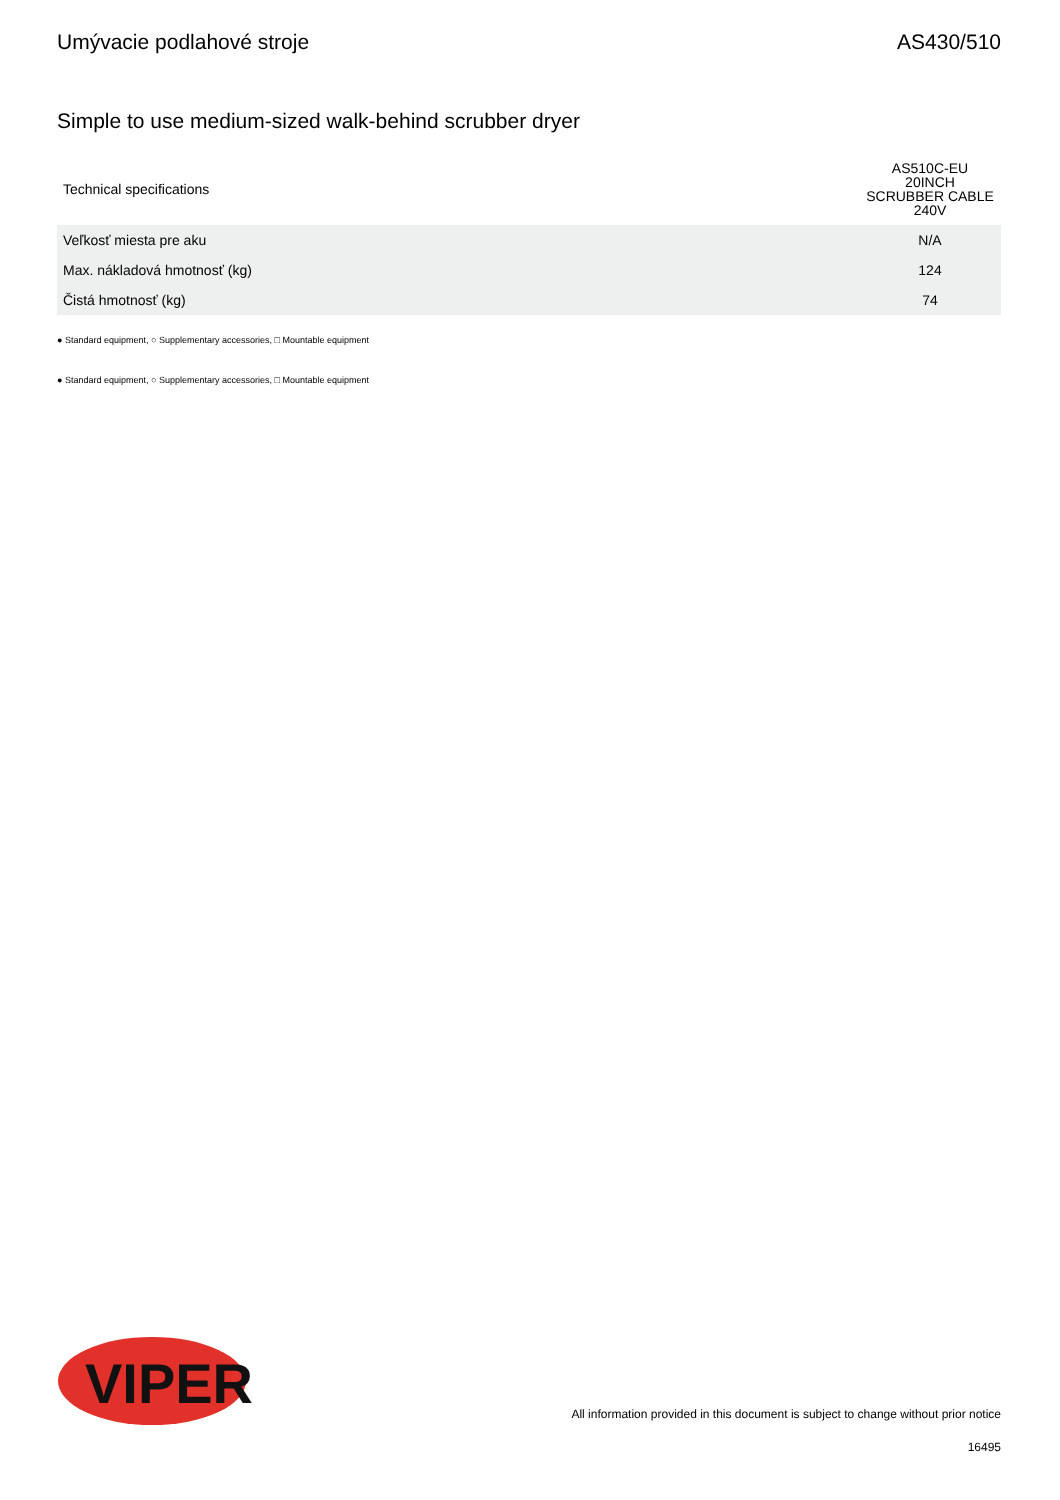Umývacie podlahové stroje AS430/510
Simple to use medium-sized walk-behind scrubber dryer
| Technical specifications | AS510C-EU 20INCH SCRUBBER CABLE 240V |
| --- | --- |
| Veľkosť miesta pre aku | N/A |
| Max. nákladová hmotnosť (kg) | 124 |
| Čistá hmotnosť (kg) | 74 |
● Standard equipment, ○ Supplementary accessories, □ Mountable equipment
● Standard equipment, ○ Supplementary accessories, □ Mountable equipment
VIPER
All information provided in this document is subject to change without prior notice
16495